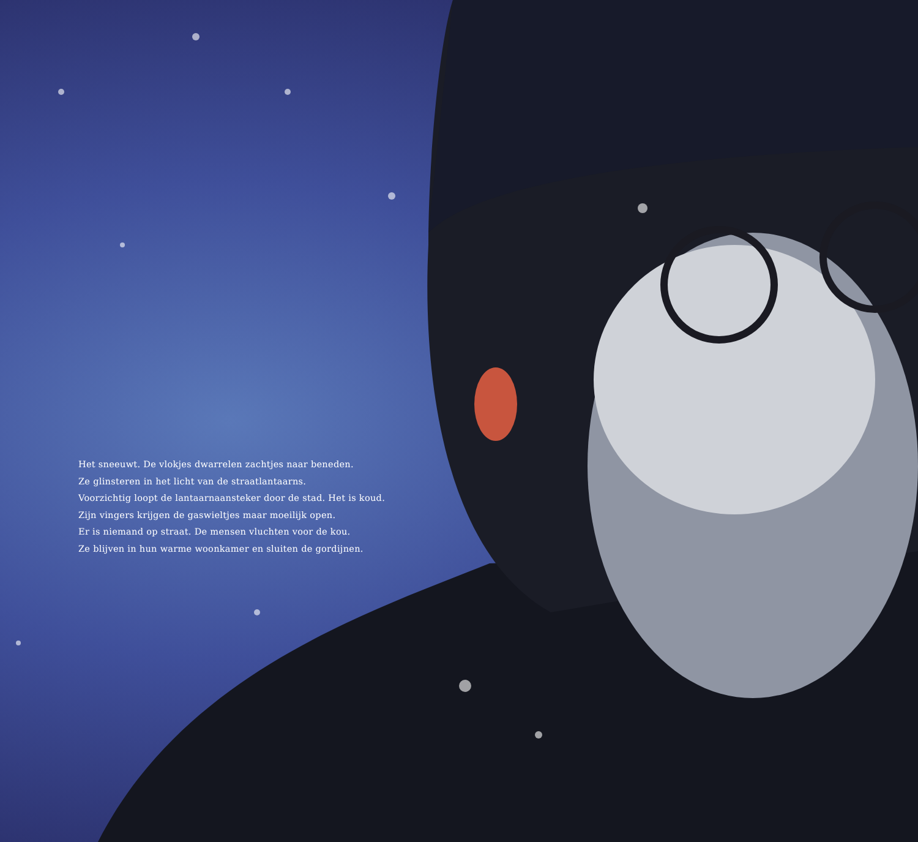Het sneeuwt. De vlokjes dwarrelen zachtjes naar beneden.
Ze glinsteren in het licht van de straatlantaarns.
Voorzichtig loopt de lantaarnaansteker door de stad. Het is koud.
Zijn vingers krijgen de gaswieltjes maar moeilijk open.
Er is niemand op straat. De mensen vluchten voor de kou.
Ze blijven in hun warme woonkamer en sluiten de gordijnen.